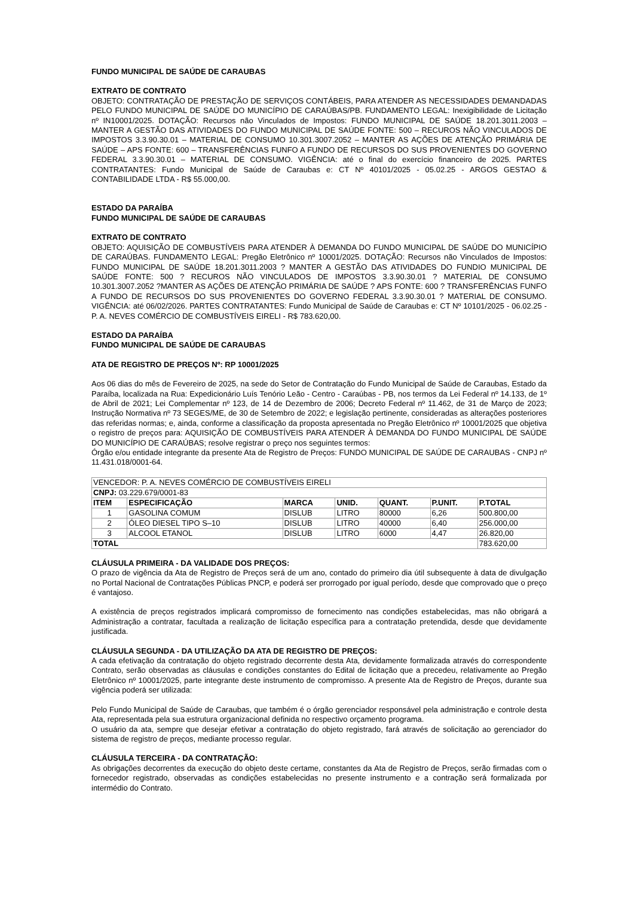FUNDO MUNICIPAL DE SAÚDE DE CARAUBAS
EXTRATO DE CONTRATO
OBJETO: CONTRATAÇÃO DE PRESTAÇÃO DE SERVIÇOS CONTÁBEIS, PARA ATENDER AS NECESSIDADES DEMANDADAS PELO FUNDO MUNICIPAL DE SAÚDE DO MUNICÍPIO DE CARAÚBAS/PB. FUNDAMENTO LEGAL: Inexigibilidade de Licitação nº IN10001/2025. DOTAÇÃO: Recursos não Vinculados de Impostos: FUNDO MUNICIPAL DE SAÚDE 18.201.3011.2003 – MANTER A GESTÃO DAS ATIVIDADES DO FUNDO MUNICIPAL DE SAÚDE FONTE: 500 – RECUROS NÃO VINCULADOS DE IMPOSTOS 3.3.90.30.01 – MATERIAL DE CONSUMO 10.301.3007.2052 – MANTER AS AÇÕES DE ATENÇÃO PRIMÁRIA DE SAÚDE – APS FONTE: 600 – TRANSFERÊNCIAS FUNFO A FUNDO DE RECURSOS DO SUS PROVENIENTES DO GOVERNO FEDERAL 3.3.90.30.01 – MATERIAL DE CONSUMO. VIGÊNCIA: até o final do exercício financeiro de 2025. PARTES CONTRATANTES: Fundo Municipal de Saúde de Caraubas e: CT Nº 40101/2025 - 05.02.25 - ARGOS GESTAO & CONTABILIDADE LTDA - R$ 55.000,00.
ESTADO DA PARAÍBA
FUNDO MUNICIPAL DE SAÚDE DE CARAUBAS
EXTRATO DE CONTRATO
OBJETO: AQUISIÇÃO DE COMBUSTÍVEIS PARA ATENDER À DEMANDA DO FUNDO MUNICIPAL DE SAÚDE DO MUNICÍPIO DE CARAÚBAS. FUNDAMENTO LEGAL: Pregão Eletrônico nº 10001/2025. DOTAÇÃO: Recursos não Vinculados de Impostos: FUNDO MUNICIPAL DE SAÚDE 18.201.3011.2003 ? MANTER A GESTÃO DAS ATIVIDADES DO FUNDIO MUNICIPAL DE SAÚDE FONTE: 500 ? RECUROS NÃO VINCULADOS DE IMPOSTOS 3.3.90.30.01 ? MATERIAL DE CONSUMO 10.301.3007.2052 ?MANTER AS AÇÕES DE ATENÇÃO PRIMÁRIA DE SAÚDE ? APS FONTE: 600 ? TRANSFERÊNCIAS FUNFO A FUNDO DE RECURSOS DO SUS PROVENIENTES DO GOVERNO FEDERAL 3.3.90.30.01 ? MATERIAL DE CONSUMO. VIGÊNCIA: até 06/02/2026. PARTES CONTRATANTES: Fundo Municipal de Saúde de Caraubas e: CT Nº 10101/2025 - 06.02.25 - P. A. NEVES COMÉRCIO DE COMBUSTÍVEIS EIRELI - R$ 783.620,00.
ESTADO DA PARAÍBA
FUNDO MUNICIPAL DE SAÚDE DE CARAUBAS
ATA DE REGISTRO DE PREÇOS Nº: RP 10001/2025
Aos 06 dias do mês de Fevereiro de 2025, na sede do Setor de Contratação do Fundo Municipal de Saúde de Caraubas, Estado da Paraíba, localizada na Rua: Expedicionário Luís Tenório Leão - Centro - Caraúbas - PB, nos termos da Lei Federal nº 14.133, de 1º de Abril de 2021; Lei Complementar nº 123, de 14 de Dezembro de 2006; Decreto Federal nº 11.462, de 31 de Março de 2023; Instrução Normativa nº 73 SEGES/ME, de 30 de Setembro de 2022; e legislação pertinente, consideradas as alterações posteriores das referidas normas; e, ainda, conforme a classificação da proposta apresentada no Pregão Eletrônico nº 10001/2025 que objetiva o registro de preços para: AQUISIÇÃO DE COMBUSTÍVEIS PARA ATENDER À DEMANDA DO FUNDO MUNICIPAL DE SAÚDE DO MUNICÍPIO DE CARAÚBAS; resolve registrar o preço nos seguintes termos:
Órgão e/ou entidade integrante da presente Ata de Registro de Preços: FUNDO MUNICIPAL DE SAÚDE DE CARAUBAS - CNPJ nº 11.431.018/0001-64.
| VENCEDOR: P. A. NEVES COMÉRCIO DE COMBUSTÍVEIS EIRELI | | | | | | |
| CNPJ: 03.229.679/0001-83 | | | | | | |
| ITEM | ESPECIFICAÇÃO | MARCA | UNID. | QUANT. | P.UNIT. | P.TOTAL |
| 1 | GASOLINA COMUM | DISLUB | LITRO | 80000 | 6,26 | 500.800,00 |
| 2 | ÓLEO DIESEL TIPO S–10 | DISLUB | LITRO | 40000 | 6,40 | 256.000,00 |
| 3 | ALCOOL ETANOL | DISLUB | LITRO | 6000 | 4,47 | 26.820,00 |
| TOTAL | | | | | | 783.620,00 |
CLÁUSULA PRIMEIRA - DA VALIDADE DOS PREÇOS:
O prazo de vigência da Ata de Registro de Preços será de um ano, contado do primeiro dia útil subsequente à data de divulgação no Portal Nacional de Contratações Públicas PNCP, e poderá ser prorrogado por igual período, desde que comprovado que o preço é vantajoso.
A existência de preços registrados implicará compromisso de fornecimento nas condições estabelecidas, mas não obrigará a Administração a contratar, facultada a realização de licitação específica para a contratação pretendida, desde que devidamente justificada.
CLÁUSULA SEGUNDA - DA UTILIZAÇÃO DA ATA DE REGISTRO DE PREÇOS:
A cada efetivação da contratação do objeto registrado decorrente desta Ata, devidamente formalizada através do correspondente Contrato, serão observadas as cláusulas e condições constantes do Edital de licitação que a precedeu, relativamente ao Pregão Eletrônico nº 10001/2025, parte integrante deste instrumento de compromisso. A presente Ata de Registro de Preços, durante sua vigência poderá ser utilizada:
Pelo Fundo Municipal de Saúde de Caraubas, que também é o órgão gerenciador responsável pela administração e controle desta Ata, representada pela sua estrutura organizacional definida no respectivo orçamento programa.
O usuário da ata, sempre que desejar efetivar a contratação do objeto registrado, fará através de solicitação ao gerenciador do sistema de registro de preços, mediante processo regular.
CLÁUSULA TERCEIRA - DA CONTRATAÇÃO:
As obrigações decorrentes da execução do objeto deste certame, constantes da Ata de Registro de Preços, serão firmadas com o fornecedor registrado, observadas as condições estabelecidas no presente instrumento e a contração será formalizada por intermédio do Contrato.